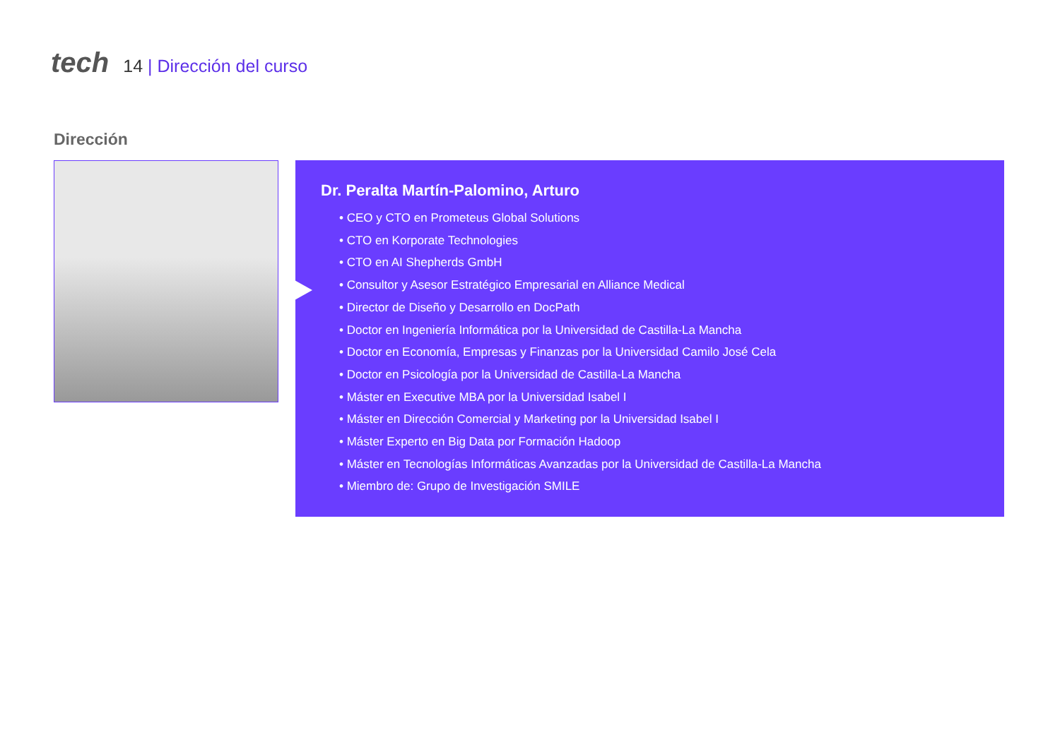tech
14 | Dirección del curso
Dirección
Dr. Peralta Martín-Palomino, Arturo
• CEO y CTO en Prometeus Global Solutions
• CTO en Korporate Technologies
• CTO en AI Shepherds GmbH
• Consultor y Asesor Estratégico Empresarial en Alliance Medical
• Director de Diseño y Desarrollo en DocPath
• Doctor en Ingeniería Informática por la Universidad de Castilla-La Mancha
• Doctor en Economía, Empresas y Finanzas por la Universidad Camilo José Cela
• Doctor en Psicología por la Universidad de Castilla-La Mancha
• Máster en Executive MBA por la Universidad Isabel I
• Máster en Dirección Comercial y Marketing por la Universidad Isabel I
• Máster Experto en Big Data por Formación Hadoop
• Máster en Tecnologías Informáticas Avanzadas por la Universidad de Castilla-La Mancha
• Miembro de: Grupo de Investigación SMILE